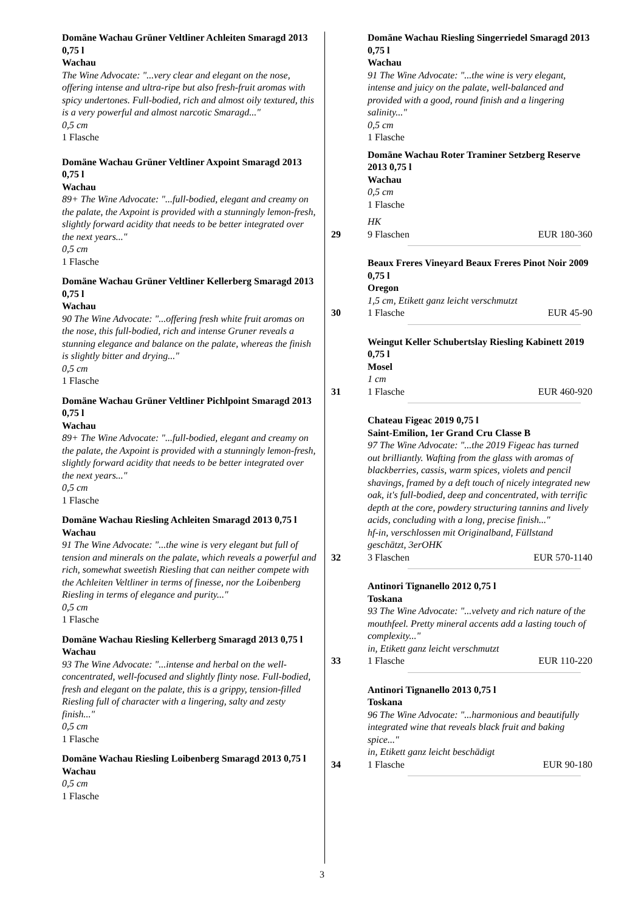Domäne Wachau Grüner Veltliner Achleiten Smaragd 2013 0,75 l
Wachau
The Wine Advocate: "...very clear and elegant on the nose, offering intense and ultra-ripe but also fresh-fruit aromas with spicy undertones. Full-bodied, rich and almost oily textured, this is a very powerful and almost narcotic Smaragd..."
0,5 cm
1 Flasche
Domäne Wachau Grüner Veltliner Axpoint Smaragd 2013 0,75 l
Wachau
89+ The Wine Advocate: "...full-bodied, elegant and creamy on the palate, the Axpoint is provided with a stunningly lemon-fresh, slightly forward acidity that needs to be better integrated over the next years..."
0,5 cm
1 Flasche
Domäne Wachau Grüner Veltliner Kellerberg Smaragd 2013 0,75 l
Wachau
90 The Wine Advocate: "...offering fresh white fruit aromas on the nose, this full-bodied, rich and intense Gruner reveals a stunning elegance and balance on the palate, whereas the finish is slightly bitter and drying..."
0,5 cm
1 Flasche
Domäne Wachau Grüner Veltliner Pichlpoint Smaragd 2013 0,75 l
Wachau
89+ The Wine Advocate: "...full-bodied, elegant and creamy on the palate, the Axpoint is provided with a stunningly lemon-fresh, slightly forward acidity that needs to be better integrated over the next years..."
0,5 cm
1 Flasche
Domäne Wachau Riesling Achleiten Smaragd 2013 0,75 l
Wachau
91 The Wine Advocate: "...the wine is very elegant but full of tension and minerals on the palate, which reveals a powerful and rich, somewhat sweetish Riesling that can neither compete with the Achleiten Veltliner in terms of finesse, nor the Loibenberg Riesling in terms of elegance and purity..."
0,5 cm
1 Flasche
Domäne Wachau Riesling Kellerberg Smaragd 2013 0,75 l
Wachau
93 The Wine Advocate: "...intense and herbal on the well-concentrated, well-focused and slightly flinty nose. Full-bodied, fresh and elegant on the palate, this is a grippy, tension-filled Riesling full of character with a lingering, salty and zesty finish..."
0,5 cm
1 Flasche
Domäne Wachau Riesling Loibenberg Smaragd 2013 0,75 l
Wachau
0,5 cm
1 Flasche
Domäne Wachau Riesling Singerriedel Smaragd 2013 0,75 l
Wachau
91 The Wine Advocate: "...the wine is very elegant, intense and juicy on the palate, well-balanced and provided with a good, round finish and a lingering salinity..."
0,5 cm
1 Flasche
Domäne Wachau Roter Traminer Setzberg Reserve 2013 0,75 l
Wachau
0,5 cm
1 Flasche
HK
29 9 Flaschen EUR 180-360
Beaux Freres Vineyard Beaux Freres Pinot Noir 2009 0,75 l
Oregon
1,5 cm, Etikett ganz leicht verschmutzt
30 1 Flasche EUR 45-90
Weingut Keller Schubertslay Riesling Kabinett 2019 0,75 l
Mosel
1 cm
31 1 Flasche EUR 460-920
Chateau Figeac 2019 0,75 l
Saint-Emilion, 1er Grand Cru Classe B
97 The Wine Advocate: "...the 2019 Figeac has turned out brilliantly. Wafting from the glass with aromas of blackberries, cassis, warm spices, violets and pencil shavings, framed by a deft touch of nicely integrated new oak, it's full-bodied, deep and concentrated, with terrific depth at the core, powdery structuring tannins and lively acids, concluding with a long, precise finish..."
hf-in, verschlossen mit Originalband, Füllstand geschätzt, 3erOHK
32 3 Flaschen EUR 570-1140
Antinori Tignanello 2012 0,75 l
Toskana
93 The Wine Advocate: "...velvety and rich nature of the mouthfeel. Pretty mineral accents add a lasting touch of complexity..."
in, Etikett ganz leicht verschmutzt
33 1 Flasche EUR 110-220
Antinori Tignanello 2013 0,75 l
Toskana
96 The Wine Advocate: "...harmonious and beautifully integrated wine that reveals black fruit and baking spice..."
in, Etikett ganz leicht beschädigt
34 1 Flasche EUR 90-180
3